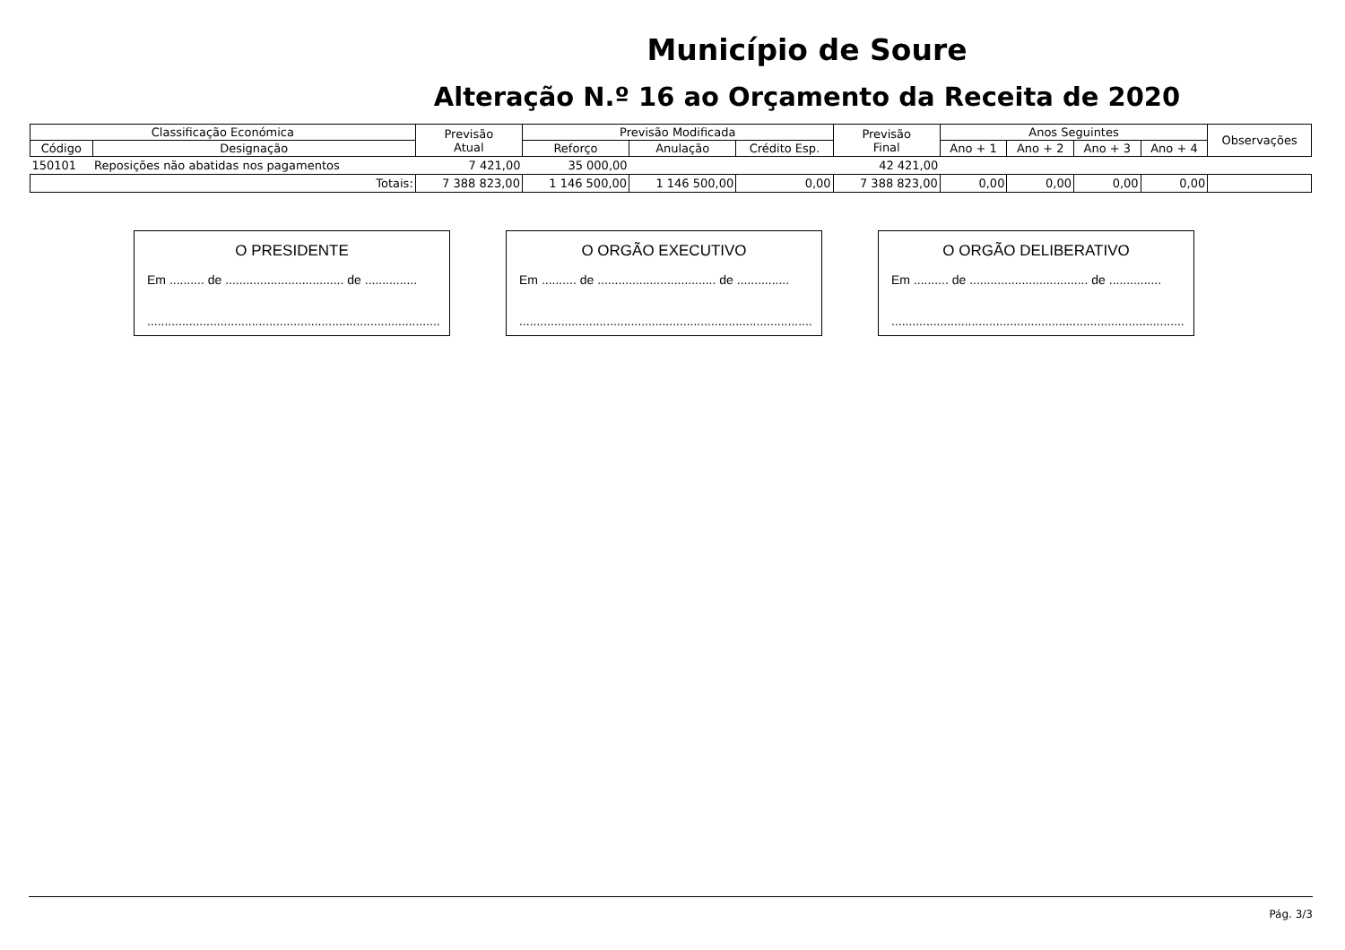Município de Soure
Alteração N.º 16 ao Orçamento da Receita de 2020
| Classificação Económica | | Previsão Atual | Previsão Modificada | | | Previsão Final | Anos Seguintes | | | | Observações |
| --- | --- | --- | --- | --- | --- | --- | --- | --- | --- | --- | --- |
| Código | Designação | | Reforço | Anulação | Crédito Esp. | | Ano + 1 | Ano + 2 | Ano + 3 | Ano + 4 | |
| 150101 | Reposições não abatidas nos pagamentos | 7 421,00 | 35 000,00 | | | 42 421,00 | | | | | |
| Totais: | | 7 388 823,00 | 1 146 500,00 | 1 146 500,00 | 0,00 | 7 388 823,00 | 0,00 | 0,00 | 0,00 | 0,00 | |
O PRESIDENTE
Em .......... de .................................. de ...............
....................................................................................
O ORGÃO EXECUTIVO
Em .......... de .................................. de ...............
....................................................................................
O ORGÃO DELIBERATIVO
Em .......... de .................................. de ...............
....................................................................................
Pág. 3/3